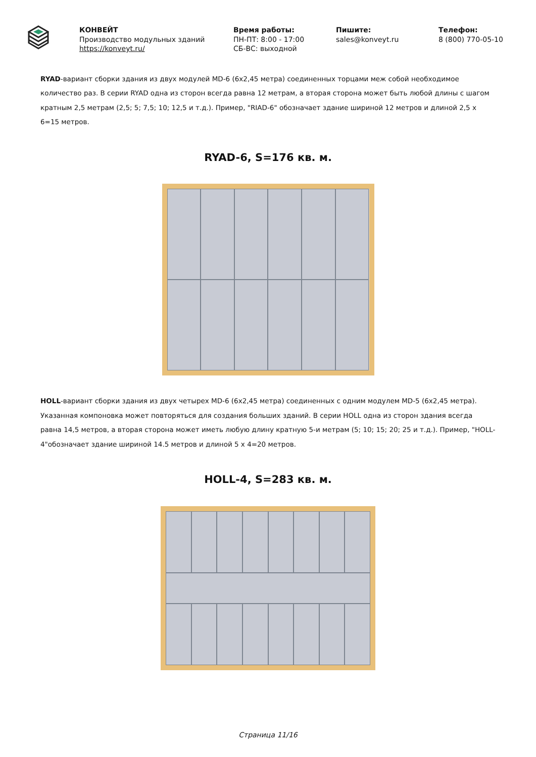КОНВЕЙТ
Производство модульных зданий
https://konveyt.ru/
Время работы:
ПН-ПТ: 8:00 - 17:00
СБ-ВС: выходной
Пишите:
sales@konveyt.ru
Телефон:
8 (800) 770-05-10
RYAD-вариант сборки здания из двух модулей MD-6 (6х2,45 метра) соединенных торцами меж собой необходимое количество раз. В серии RYAD одна из сторон всегда равна 12 метрам, а вторая сторона может быть любой длины с шагом кратным 2,5 метрам (2,5; 5; 7,5; 10; 12,5 и т.д.). Пример, "RIAD-6" обозначает здание шириной 12 метров и длиной 2,5 х 6=15 метров.
RYAD-6, S=176 кв. м.
HOLL-вариант сборки здания из двух четырех MD-6 (6х2,45 метра) соединенных с одним модулем MD-5 (6х2,45 метра). Указанная компоновка может повторяться для создания больших зданий. В серии HOLL одна из сторон здания всегда равна 14,5 метров, а вторая сторона может иметь любую длину кратную 5-и метрам (5; 10; 15; 20; 25 и т.д.). Пример, "HOLL-4"обозначает здание шириной 14.5 метров и длиной 5 х 4=20 метров.
HOLL-4, S=283 кв. м.
Страница 11/16